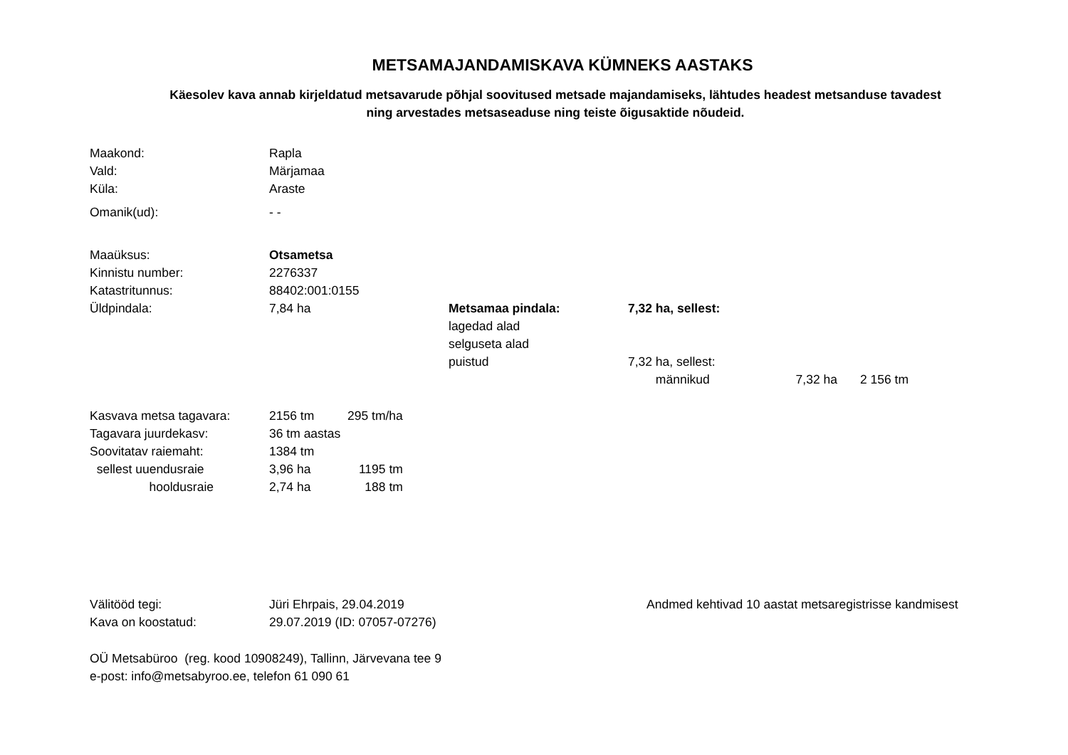METSAMAJANDAMISKAVA KÜMNEKS AASTAKS
Käesolev kava annab kirjeldatud metsavarude põhjal soovitused metsade majandamiseks, lähtudes headest metsanduse tavadest
ning arvestades metsaseaduse ning teiste õigusaktide nõudeid.
| Maakond: | Rapla |
| Vald: | Märjamaa |
| Küla: | Araste |
| Omanik(ud): | - - |
| Maaüksus: | Otsametsa | | | | | |
| Kinnistu number: | 2276337 | | | | | |
| Katastritunnus: | 88402:001:0155 | | | | | |
| Üldpindala: | 7,84 ha | Metsamaa pindala: | 7,32 | ha, sellest: | | |
| | | lagedad alad | | | | |
| | | selguseta alad | | | | |
| | | puistud | 7,32 | ha, sellest: | | |
| | | | | männikud | 7,32 ha | 2 156 tm |
| Kasvava metsa tagavara: | 2156 tm | 295 tm/ha |
| Tagavara juurdekasv: | 36 tm aastas | |
| Soovitatav raiemaht: | 1384 tm | |
| sellest uuendusraie | 3,96 ha | 1195 tm |
| hooldusraie | 2,74 ha | 188 tm |
| Välitööd tegi: | Jüri Ehrpais, 29.04.2019 | Andmed kehtivad 10 aastat metsaregistrisse kandmisest |
| Kava on koostatud: | 29.07.2019 (ID: 07057-07276) | |
OÜ Metsabüroo (reg. kood 10908249), Tallinn, Järvevana tee 9
e-post: info@metsabyroo.ee, telefon 61 090 61